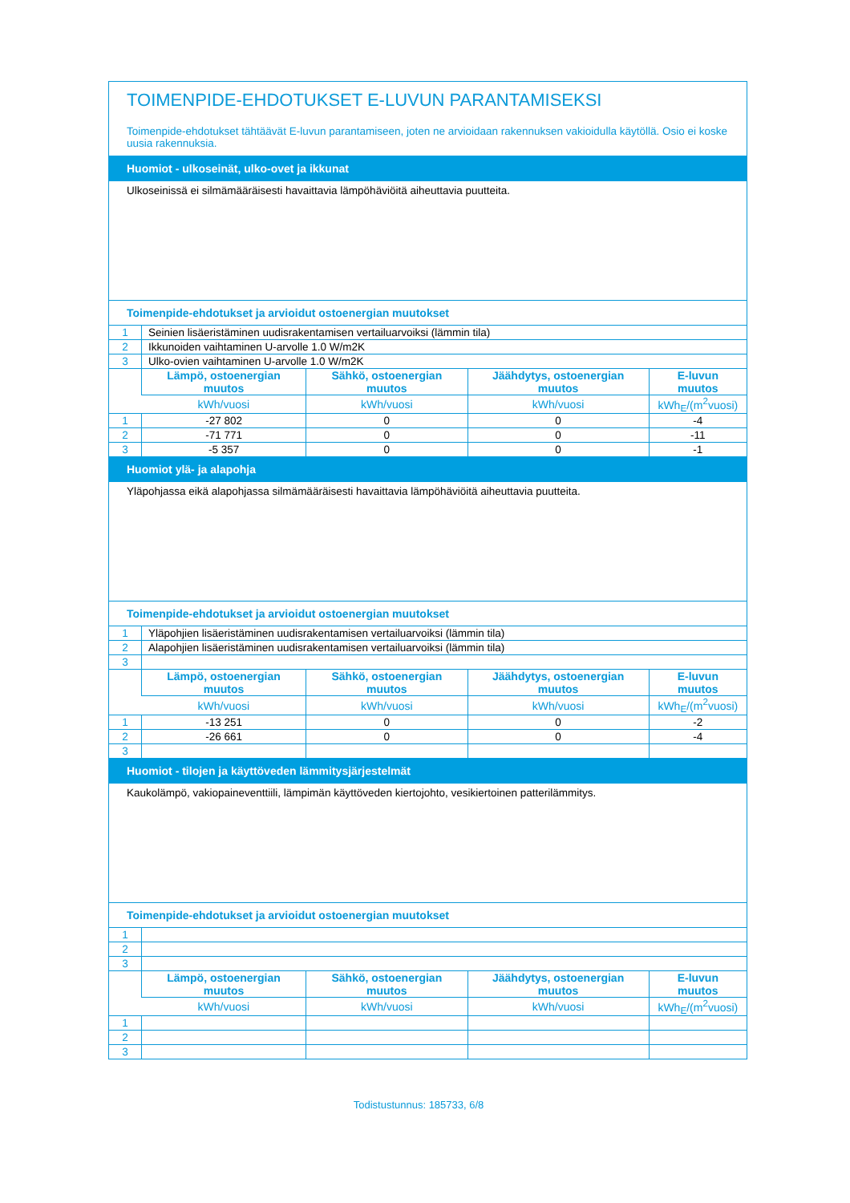TOIMENPIDE-EHDOTUKSET E-LUVUN PARANTAMISEKSI
Toimenpide-ehdotukset tähtäävät E-luvun parantamiseen, joten ne arvioidaan rakennuksen vakioidulla käytöllä. Osio ei koske uusia rakennuksia.
Huomiot - ulkoseinät, ulko-ovet ja ikkunat
Ulkoseinissä ei silmämääräisesti havaittavia lämpöhäviöitä aiheuttavia puutteita.
Toimenpide-ehdotukset ja arvioidut ostoenergian muutokset
| 1 | Seinien lisäeristäminen uudisrakentamisen vertailuarvoiksi (lämmin tila) | | | |
| 2 | Ikkunoiden vaihtaminen U-arvolle 1.0 W/m2K | | | |
| 3 | Ulko-ovien vaihtaminen U-arvolle 1.0 W/m2K | | | |
| | Lämpö, ostoenergian muutos | Sähkö, ostoenergian muutos | Jäähdytys, ostoenergian muutos | E-luvun muutos |
| | kWh/vuosi | kWh/vuosi | kWh/vuosi | kWh<sub>E</sub>/(m<sup>2</sup>vuosi) |
| 1 | -27 802 | 0 | 0 | -4 |
| 2 | -71 771 | 0 | 0 | -11 |
| 3 | -5 357 | 0 | 0 | -1 |
Huomiot ylä- ja alapohja
Yläpohjassa eikä alapohjassa silmämääräisesti havaittavia lämpöhäviöitä aiheuttavia puutteita.
Toimenpide-ehdotukset ja arvioidut ostoenergian muutokset
| 1 | Yläpohjien lisäeristäminen uudisrakentamisen vertailuarvoiksi (lämmin tila) | | | |
| 2 | Alapohjien lisäeristäminen uudisrakentamisen vertailuarvoiksi (lämmin tila) | | | |
| 3 | | | | |
| | Lämpö, ostoenergian muutos | Sähkö, ostoenergian muutos | Jäähdytys, ostoenergian muutos | E-luvun muutos |
| | kWh/vuosi | kWh/vuosi | kWh/vuosi | kWh<sub>E</sub>/(m<sup>2</sup>vuosi) |
| 1 | -13 251 | 0 | 0 | -2 |
| 2 | -26 661 | 0 | 0 | -4 |
| 3 | | | | |
Huomiot - tilojen ja käyttöveden lämmitysjärjestelmät
Kaukolämpö, vakiopaineventtiili, lämpimän käyttöveden kiertojohto, vesikiertoinen patterilämmitys.
Toimenpide-ehdotukset ja arvioidut ostoenergian muutokset
| 1 | | | | |
| 2 | | | | |
| 3 | | | | |
| | Lämpö, ostoenergian muutos | Sähkö, ostoenergian muutos | Jäähdytys, ostoenergian muutos | E-luvun muutos |
| | kWh/vuosi | kWh/vuosi | kWh/vuosi | kWh<sub>E</sub>/(m<sup>2</sup>vuosi) |
| 1 | | | | |
| 2 | | | | |
| 3 | | | | |
Todistustunnus: 185733, 6/8